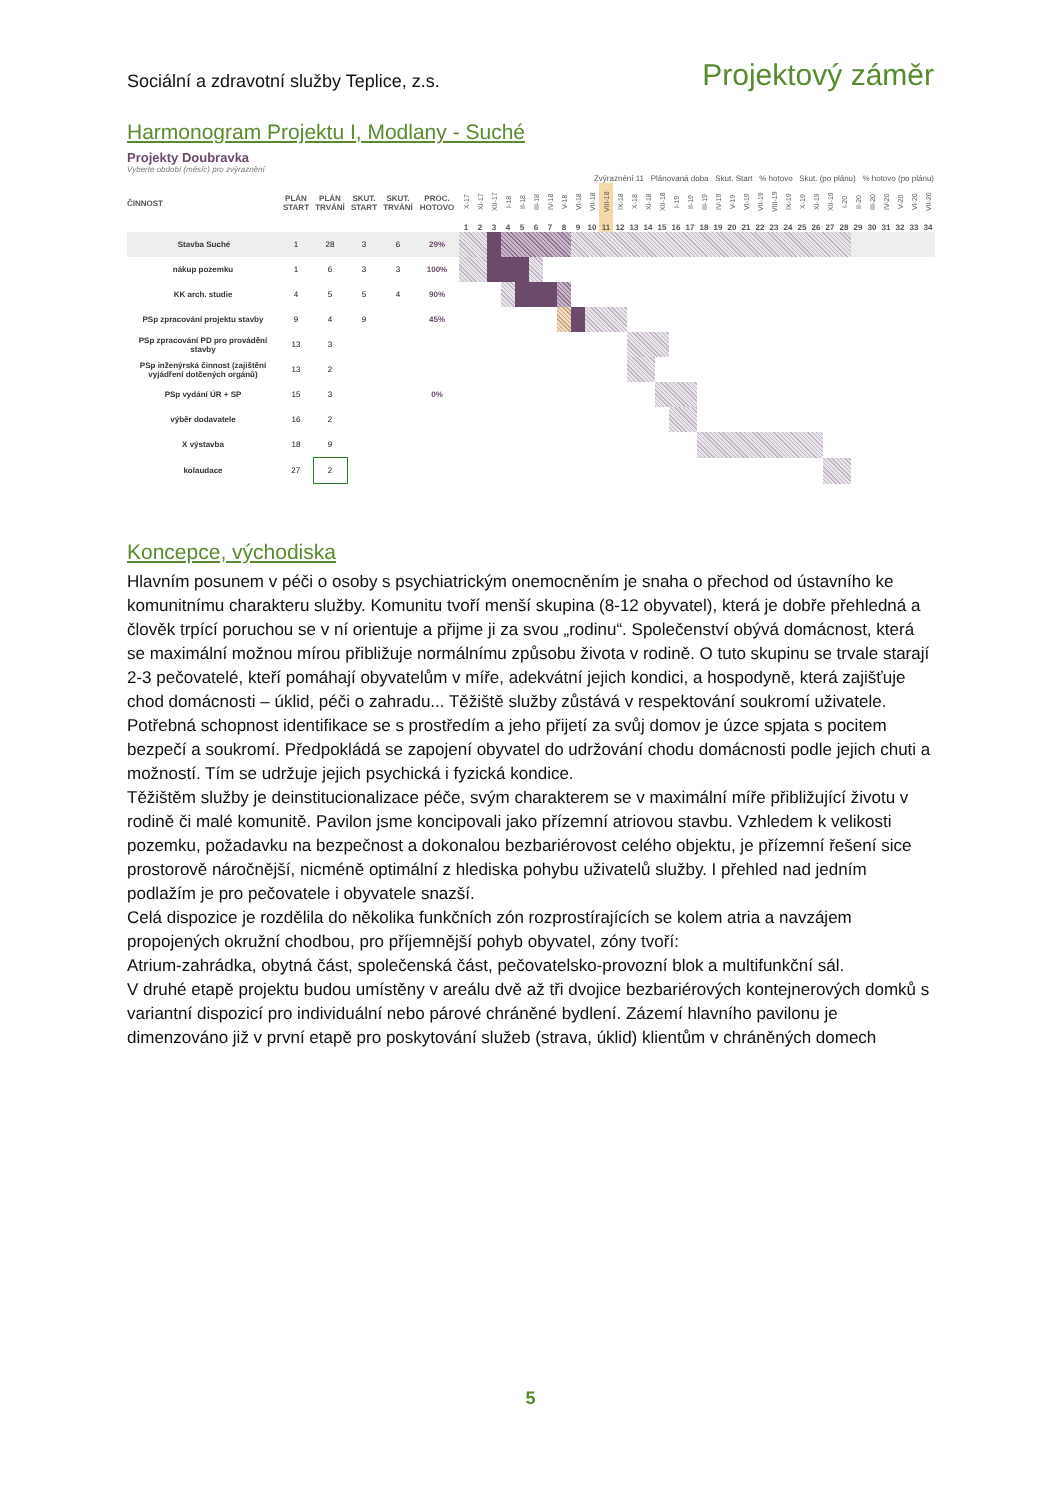Sociální a zdravotní služby Teplice, z.s. Projektový záměr
Harmonogram Projektu I, Modlany - Suché
Projekty Doubravka
Vyberte období (měsíc) pro zvýraznění
Zvýraznění 11 Plánovaná doba Skut. Start % hotovo Skut. (po plánu) % hotovo (po plánu)
| ČINNOST | PLÁN START | PLÁN TRVÁNÍ | SKUT. START | SKUT. TRVÁNÍ | PROC. HOTOVO | X-17 | XI-17 | XII-17 | I-18 | II-18 | III-18 | IV-18 | V-18 | VI-18 | VII-18 | VIII-18 | IX-18 | X-18 | XI-18 | XII-18 | I-19 | II-19 | III-19 | IV-19 | V-19 | VI-19 | VII-19 | VIII-19 | IX-19 | X-19 | XI-19 | XII-19 | I-20 | II-20 | III-20 | IV-20 | V-20 | VI-20 | VII-20 |
| --- | --- | --- | --- | --- | --- | --- | --- | --- | --- | --- | --- | --- | --- | --- | --- | --- | --- | --- | --- | --- | --- | --- | --- | --- | --- | --- | --- | --- | --- | --- | --- | --- | --- | --- | --- | --- | --- | --- | --- |
| | | | | | | 1 | 2 | 3 | 4 | 5 | 6 | 7 | 8 | 9 | 10 | 11 | 12 | 13 | 14 | 15 | 16 | 17 | 18 | 19 | 20 | 21 | 22 | 23 | 24 | 25 | 26 | 27 | 28 | 29 | 30 | 31 | 32 | 33 | 34 |
| Stavba Suché | 1 | 28 | 3 | 6 | 29% | | | | | | | | | | | | | | | | | | | | | | | | | | | | | | | | | | |
| nákup pozemku | 1 | 6 | 3 | 3 | 100% | | | | | | | | | | | | | | | | | | | | | | | | | | | | | | | | | | |
| KK arch. studie | 4 | 5 | 5 | 4 | 90% | | | | | | | | | | | | | | | | | | | | | | | | | | | | | | | | | | |
| PSp zpracování projektu stavby | 9 | 4 | 9 | | 45% | | | | | | | | | | | | | | | | | | | | | | | | | | | | | | | | | | |
| PSp zpracování PD pro provádění stavby | 13 | 3 | | | | | | | | | | | | | | | | | | | | | | | | | | | | | | | | | | | | | |
| PSp inženýrská činnost (zajištění vyjádření dotčených orgánů) | 13 | 2 | | | | | | | | | | | | | | | | | | | | | | | | | | | | | | | | | | | | | |
| PSp vydání ÚR + SP | 15 | 3 | | | 0% | | | | | | | | | | | | | | | | | | | | | | | | | | | | | | | | | | |
| výběr dodavatele | 16 | 2 | | | | | | | | | | | | | | | | | | | | | | | | | | | | | | | | | | | | | |
| X výstavba | 18 | 9 | | | | | | | | | | | | | | | | | | | | | | | | | | | | | | | | | | | | | |
| kolaudace | 27 | 2 | | | | | | | | | | | | | | | | | | | | | | | | | | | | | | | | | | | | | |
Koncepce, východiska
Hlavním posunem v péči o osoby s psychiatrickým onemocněním je snaha o přechod od ústavního ke komunitnímu charakteru služby. Komunitu tvoří menší skupina (8-12 obyvatel), která je dobře přehledná a člověk trpící poruchou se v ní orientuje a přijme ji za svou „rodinu“. Společenství obývá domácnost, která se maximální možnou mírou přibližuje normálnímu způsobu života v rodině. O tuto skupinu se trvale starají 2-3 pečovatelé, kteří pomáhají obyvatelům v míře, adekvátní jejich kondici, a hospodyně, která zajišťuje chod domácnosti – úklid, péči o zahradu... Těžiště služby zůstává v respektování soukromí uživatele. Potřebná schopnost identifikace se s prostředím a jeho přijetí za svůj domov je úzce spjata s pocitem bezpečí a soukromí. Předpokládá se zapojení obyvatel do udržování chodu domácnosti podle jejich chuti a možností. Tím se udržuje jejich psychická i fyzická kondice.
Těžištěm služby je deinstitucionalizace péče, svým charakterem se v maximální míře přibližující životu v rodině či malé komunitě. Pavilon jsme koncipovali jako přízemní atriovou stavbu. Vzhledem k velikosti pozemku, požadavku na bezpečnost a dokonalou bezbariérovost celého objektu, je přízemní řešení sice prostorově náročnější, nicméně optimální z hlediska pohybu uživatelů služby. I přehled nad jedním podlažím je pro pečovatele i obyvatele snazší.
Celá dispozice je rozdělila do několika funkčních zón rozprostírajících se kolem atria a navzájem propojených okružní chodbou, pro příjemnější pohyb obyvatel, zóny tvoří:
Atrium-zahrádka, obytná část, společenská část, pečovatelsko-provozní blok a multifunkční sál.
V druhé etapě projektu budou umístěny v areálu dvě až tři dvojice bezbariérových kontejnerových domků s variantní dispozicí pro individuální nebo párové chráněné bydlení. Zázemí hlavního pavilonu je dimenzováno již v první etapě pro poskytování služeb (strava, úklid) klientům v chráněných domech
5